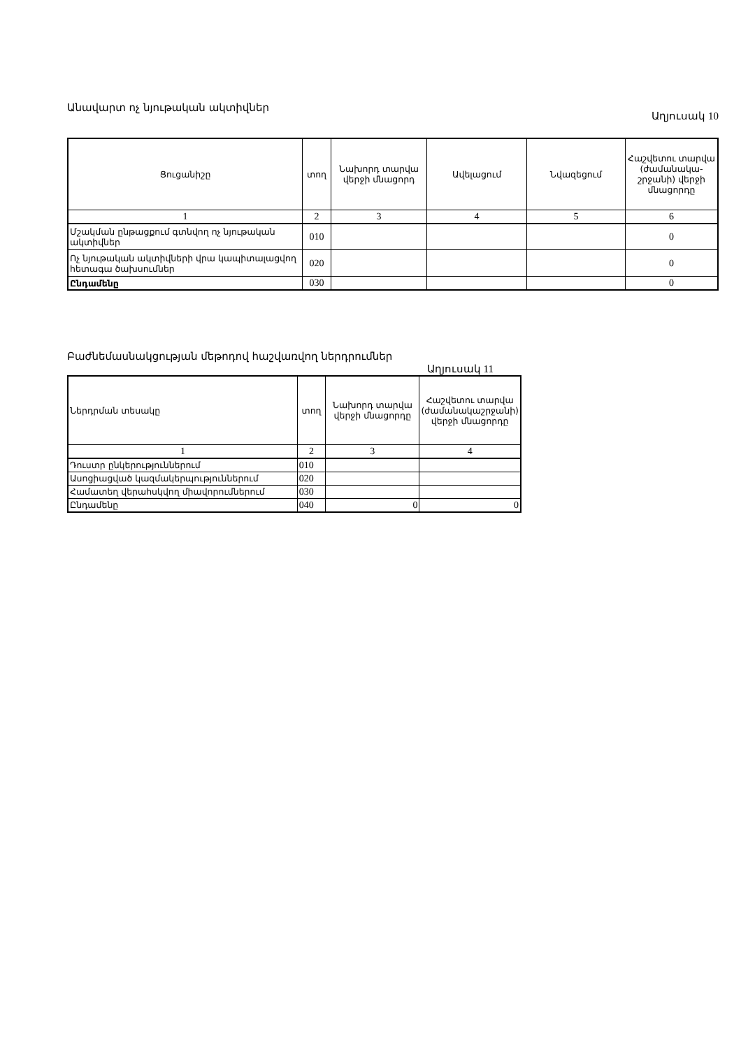Անավարտ ոչ նյութական ակտիվներ
Աղյուսակ 10
| Ցուցանիշը | տող | Նախորդ տարվա վերջի մնացորդ | Ավելացում | Նվազեցում | Հաշվետու տարվա (ժամանակա-շրջանի) վերջի մնացորդը |
| --- | --- | --- | --- | --- | --- |
| 1 | 2 | 3 | 4 | 5 | 6 |
| Մշակման ընթացքում գտնվող ոչ նյութական ակտիվներ | 010 | | | | 0 |
| Ոչ նյութական ակտիվների վրա կապիտալացվող հետագա ծախսումներ | 020 | | | | 0 |
| Ընդամենը | 030 | | | | 0 |
Բաժնեմասնակցության մեթոդով հաշվառվող ներդրումներ
Աղյուսակ 11
| Ներդրման տեսակը | տող | Նախորդ տարվա վերջի մնացորդը | Հաշվետու տարվա (ժամանակաշրջանի) վերջի մնացորդը |
| --- | --- | --- | --- |
| 1 | 2 | 3 | 4 |
| Դուստր ընկերություններում | 010 | | |
| Ասոցիացված կազմակերպություններում | 020 | | |
| Համատեղ վերահսկվող միավորումներում | 030 | | |
| Ընդամենը | 040 | 0 | 0 |